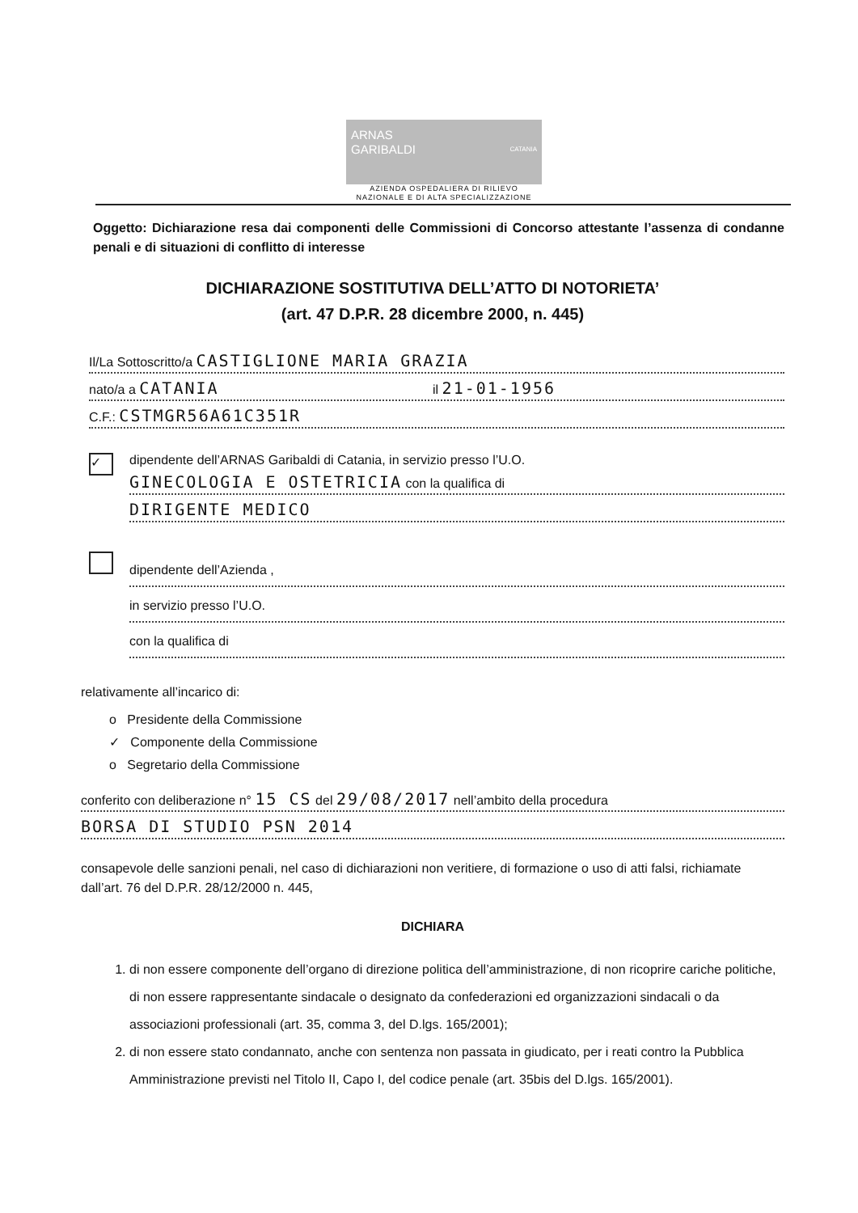ARNAS
GARIBALDI CATANIA
AZIENDA OSPEDALIERA DI RILIEVO
NAZIONALE E DI ALTA SPECIALIZZAZIONE
Oggetto: Dichiarazione resa dai componenti delle Commissioni di Concorso attestante l’assenza di condanne penali e di situazioni di conflitto di interesse
DICHIARAZIONE SOSTITUTIVA DELL’ATTO DI NOTORIETA’
(art. 47 D.P.R. 28 dicembre 2000, n. 445)
Il/La Sottoscritto/a CASTIGLIONE MARIA GRAZIA
nato/a a CATANIA il 21-01-1956
C.F.: CSTMGR56A61C351R
✓
dipendente dell’ARNAS Garibaldi di Catania, in servizio presso l’U.O.
GINECOLOGIA E OSTETRICIA con la qualifica di
DIRIGENTE MEDICO
dipendente dell’Azienda ,
in servizio presso l’U.O.
con la qualifica di
relativamente all’incarico di:
o Presidente della Commissione
✓ Componente della Commissione
o Segretario della Commissione
conferito con deliberazione n° 15 CS del 29/08/2017 nell’ambito della procedura
BORSA DI STUDIO PSN 2014
consapevole delle sanzioni penali, nel caso di dichiarazioni non veritiere, di formazione o uso di atti falsi, richiamate dall’art. 76 del D.P.R. 28/12/2000 n. 445,
DICHIARA
1. di non essere componente dell’organo di direzione politica dell’amministrazione, di non ricoprire cariche politiche, di non essere rappresentante sindacale o designato da confederazioni ed organizzazioni sindacali o da associazioni professionali (art. 35, comma 3, del D.lgs. 165/2001);
2. di non essere stato condannato, anche con sentenza non passata in giudicato, per i reati contro la Pubblica Amministrazione previsti nel Titolo II, Capo I, del codice penale (art. 35bis del D.lgs. 165/2001).